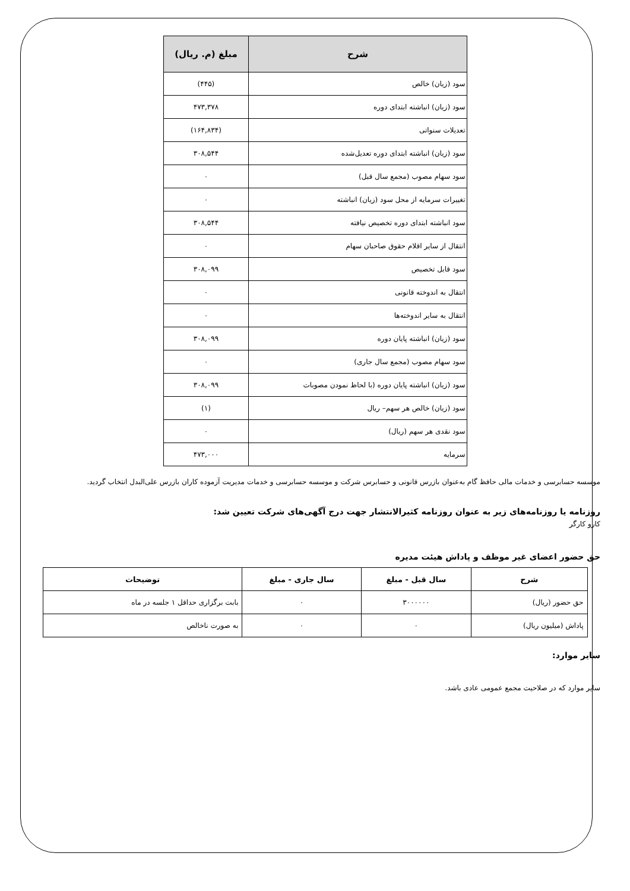| شرح | مبلغ (م. ریال) |
| --- | --- |
| سود (زیان) خالص | (۴۴۵) |
| سود (زیان) انباشته ابتدای دوره | ۴۷۳,۳۷۸ |
| تعدیلات سنواتی | (۱۶۴,۸۳۴) |
| سود (زیان) انباشته ابتدای دوره تعدیل‌شده | ۳۰۸,۵۴۴ |
| سود سهام مصوب (مجمع سال قبل) | ۰ |
| تغییرات سرمایه از محل سود (زیان) انباشته | ۰ |
| سود انباشته ابتدای دوره تخصیص نیافته | ۳۰۸,۵۴۴ |
| انتقال از سایر اقلام حقوق صاحبان سهام | ۰ |
| سود قابل تخصیص | ۳۰۸,۰۹۹ |
| انتقال به اندوخته قانونی | ۰ |
| انتقال به سایر اندوخته‌ها | ۰ |
| سود (زیان) انباشته پایان دوره | ۳۰۸,۰۹۹ |
| سود سهام مصوب (مجمع سال جاری) | ۰ |
| سود (زیان) انباشته پایان دوره (با لحاظ نمودن مصوبات | ۳۰۸,۰۹۹ |
| سود (زیان) خالص هر سهم– ریال | (۱) |
| سود نقدی هر سهم (ریال) | ۰ |
| سرمایه | ۴۷۳,۰۰۰ |
موسسه حسابرسی و خدمات مالی حافظ گام به‌عنوان بازرس قانونی و حسابرس شرکت و موسسه حسابرسی و خدمات مدیریت آزموده کاران بازرس علی‌البدل انتخاب گردید.
روزنامه یا روزنامه‌های زیر به عنوان روزنامه کثیرالانتشار جهت درج آگهی‌های شرکت تعیین شد:
کارو کارگر
حق حضور اعضای غیر موظف و پاداش هیئت مدیره
| شرح | سال قبل - مبلغ | سال جاری - مبلغ | توضیحات |
| --- | --- | --- | --- |
| حق حضور (ریال) | ۳۰۰۰۰۰۰ | ۰ | بابت برگزاری حداقل ۱ جلسه در ماه |
| پاداش (میلیون ریال) | ۰ | ۰ | به صورت ناخالص |
سایر موارد:
سایر موارد که در صلاحیت مجمع عمومی عادی باشد.